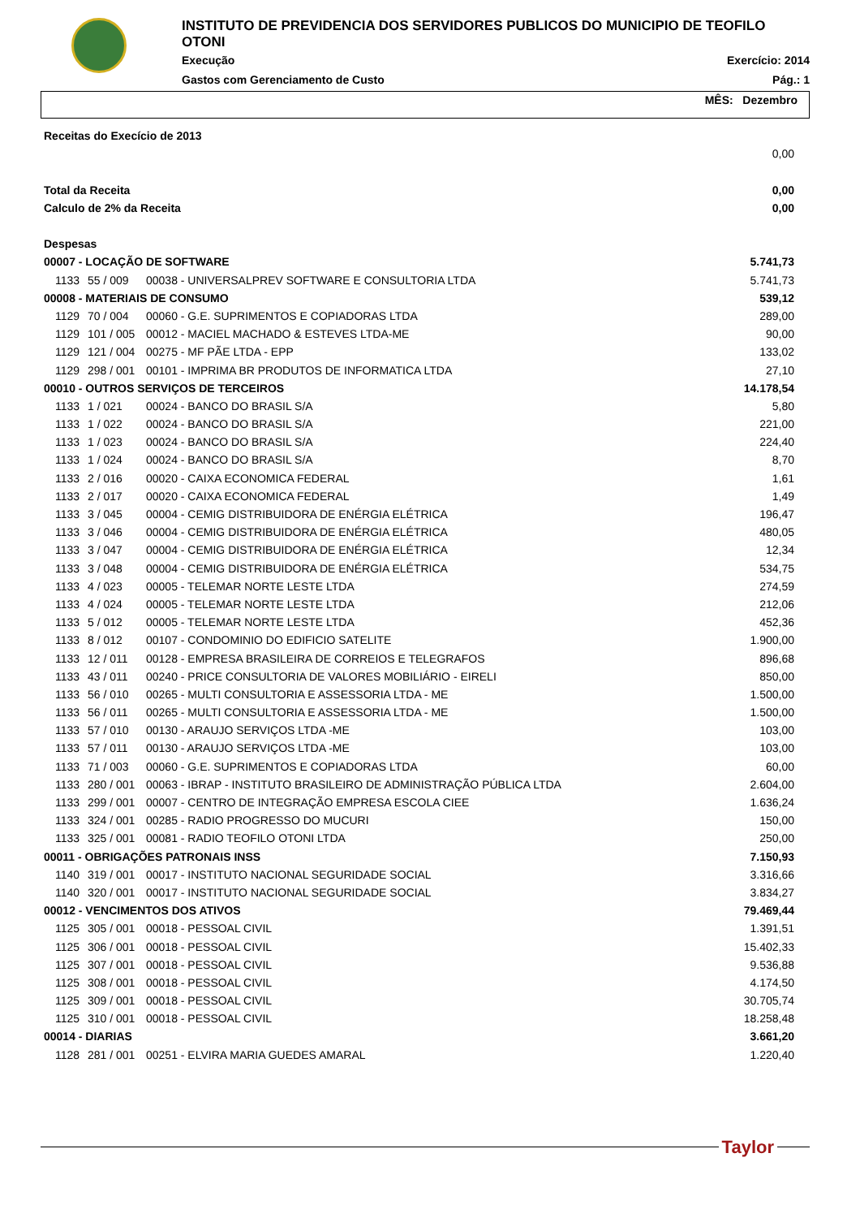INSTITUTO DE PREVIDENCIA DOS SERVIDORES PUBLICOS DO MUNICIPIO DE TEOFILO OTONI
Execução Exercício: 2014
Gastos com Gerenciamento de Custo Pág.: 1
MÊS: Dezembro
| Receitas do Execício de 2013 | | | |
| | | | 0,00 |
| Total da Receita | | | 0,00 |
| Calculo de 2% da Receita | | | 0,00 |
| Despesas | | | |
| 00007 - LOCAÇÃO DE SOFTWARE | | | 5.741,73 |
| 1133 | 55 / 009 | 00038 - UNIVERSALPREV SOFTWARE E CONSULTORIA LTDA | 5.741,73 |
| 00008 - MATERIAIS DE CONSUMO | | | 539,12 |
| 1129 | 70 / 004 | 00060 - G.E. SUPRIMENTOS E COPIADORAS LTDA | 289,00 |
| 1129 | 101 / 005 | 00012 - MACIEL MACHADO & ESTEVES LTDA-ME | 90,00 |
| 1129 | 121 / 004 | 00275 - MF PÃE LTDA - EPP | 133,02 |
| 1129 | 298 / 001 | 00101 - IMPRIMA BR PRODUTOS DE INFORMATICA LTDA | 27,10 |
| 00010 - OUTROS SERVIÇOS DE TERCEIROS | | | 14.178,54 |
| 1133 | 1 / 021 | 00024 - BANCO DO BRASIL S/A | 5,80 |
| 1133 | 1 / 022 | 00024 - BANCO DO BRASIL S/A | 221,00 |
| 1133 | 1 / 023 | 00024 - BANCO DO BRASIL S/A | 224,40 |
| 1133 | 1 / 024 | 00024 - BANCO DO BRASIL S/A | 8,70 |
| 1133 | 2 / 016 | 00020 - CAIXA ECONOMICA FEDERAL | 1,61 |
| 1133 | 2 / 017 | 00020 - CAIXA ECONOMICA FEDERAL | 1,49 |
| 1133 | 3 / 045 | 00004 - CEMIG DISTRIBUIDORA DE ENÉRGIA ELÉTRICA | 196,47 |
| 1133 | 3 / 046 | 00004 - CEMIG DISTRIBUIDORA DE ENÉRGIA ELÉTRICA | 480,05 |
| 1133 | 3 / 047 | 00004 - CEMIG DISTRIBUIDORA DE ENÉRGIA ELÉTRICA | 12,34 |
| 1133 | 3 / 048 | 00004 - CEMIG DISTRIBUIDORA DE ENÉRGIA ELÉTRICA | 534,75 |
| 1133 | 4 / 023 | 00005 - TELEMAR NORTE LESTE LTDA | 274,59 |
| 1133 | 4 / 024 | 00005 - TELEMAR NORTE LESTE LTDA | 212,06 |
| 1133 | 5 / 012 | 00005 - TELEMAR NORTE LESTE LTDA | 452,36 |
| 1133 | 8 / 012 | 00107 - CONDOMINIO DO EDIFICIO SATELITE | 1.900,00 |
| 1133 | 12 / 011 | 00128 - EMPRESA BRASILEIRA DE CORREIOS E TELEGRAFOS | 896,68 |
| 1133 | 43 / 011 | 00240 - PRICE CONSULTORIA DE VALORES MOBILIÁRIO - EIRELI | 850,00 |
| 1133 | 56 / 010 | 00265 - MULTI CONSULTORIA E ASSESSORIA LTDA - ME | 1.500,00 |
| 1133 | 56 / 011 | 00265 - MULTI CONSULTORIA E ASSESSORIA LTDA - ME | 1.500,00 |
| 1133 | 57 / 010 | 00130 - ARAUJO SERVIÇOS LTDA -ME | 103,00 |
| 1133 | 57 / 011 | 00130 - ARAUJO SERVIÇOS LTDA -ME | 103,00 |
| 1133 | 71 / 003 | 00060 - G.E. SUPRIMENTOS E COPIADORAS LTDA | 60,00 |
| 1133 | 280 / 001 | 00063 - IBRAP - INSTITUTO BRASILEIRO DE ADMINISTRAÇÃO PÚBLICA LTDA | 2.604,00 |
| 1133 | 299 / 001 | 00007 - CENTRO DE INTEGRAÇÃO EMPRESA ESCOLA CIEE | 1.636,24 |
| 1133 | 324 / 001 | 00285 - RADIO PROGRESSO DO MUCURI | 150,00 |
| 1133 | 325 / 001 | 00081 - RADIO TEOFILO OTONI LTDA | 250,00 |
| 00011 - OBRIGAÇÕES PATRONAIS INSS | | | 7.150,93 |
| 1140 | 319 / 001 | 00017 - INSTITUTO NACIONAL SEGURIDADE SOCIAL | 3.316,66 |
| 1140 | 320 / 001 | 00017 - INSTITUTO NACIONAL SEGURIDADE SOCIAL | 3.834,27 |
| 00012 - VENCIMENTOS DOS ATIVOS | | | 79.469,44 |
| 1125 | 305 / 001 | 00018 - PESSOAL CIVIL | 1.391,51 |
| 1125 | 306 / 001 | 00018 - PESSOAL CIVIL | 15.402,33 |
| 1125 | 307 / 001 | 00018 - PESSOAL CIVIL | 9.536,88 |
| 1125 | 308 / 001 | 00018 - PESSOAL CIVIL | 4.174,50 |
| 1125 | 309 / 001 | 00018 - PESSOAL CIVIL | 30.705,74 |
| 1125 | 310 / 001 | 00018 - PESSOAL CIVIL | 18.258,48 |
| 00014 - DIARIAS | | | 3.661,20 |
| 1128 | 281 / 001 | 00251 - ELVIRA MARIA GUEDES AMARAL | 1.220,40 |
Taylor